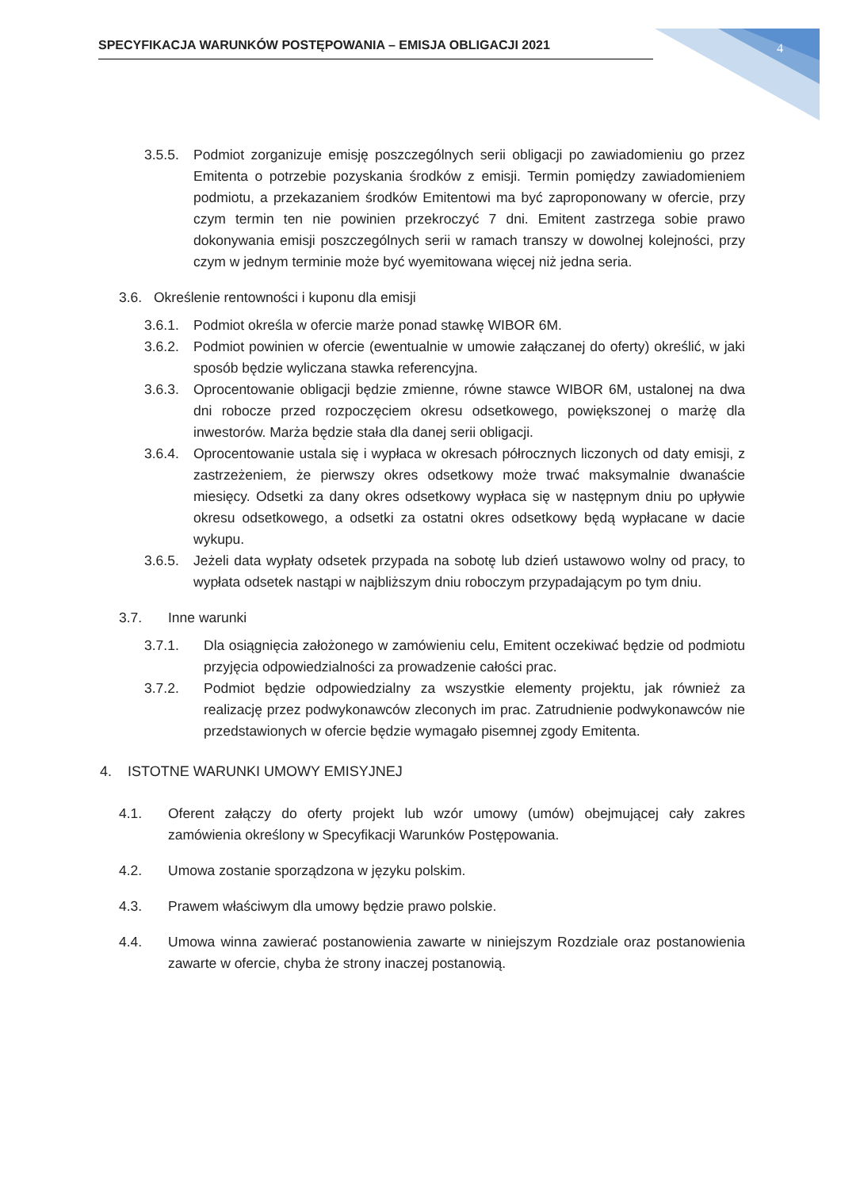SPECYFIKACJA WARUNKÓW POSTĘPOWANIA – EMISJA OBLIGACJI 2021 4
3.5.5. Podmiot zorganizuje emisję poszczególnych serii obligacji po zawiadomieniu go przez Emitenta o potrzebie pozyskania środków z emisji. Termin pomiędzy zawiadomieniem podmiotu, a przekazaniem środków Emitentowi ma być zaproponowany w ofercie, przy czym termin ten nie powinien przekroczyć 7 dni. Emitent zastrzega sobie prawo dokonywania emisji poszczególnych serii w ramach transzy w dowolnej kolejności, przy czym w jednym terminie może być wyemitowana więcej niż jedna seria.
3.6. Określenie rentowności i kuponu dla emisji
3.6.1. Podmiot określa w ofercie marże ponad stawkę WIBOR 6M.
3.6.2. Podmiot powinien w ofercie (ewentualnie w umowie załączanej do oferty) określić, w jaki sposób będzie wyliczana stawka referencyjna.
3.6.3. Oprocentowanie obligacji będzie zmienne, równe stawce WIBOR 6M, ustalonej na dwa dni robocze przed rozpoczęciem okresu odsetkowego, powiększonej o marżę dla inwestorów. Marża będzie stała dla danej serii obligacji.
3.6.4. Oprocentowanie ustala się i wypłaca w okresach półrocznych liczonych od daty emisji, z zastrzeżeniem, że pierwszy okres odsetkowy może trwać maksymalnie dwanaście miesięcy. Odsetki za dany okres odsetkowy wypłaca się w następnym dniu po upływie okresu odsetkowego, a odsetki za ostatni okres odsetkowy będą wypłacane w dacie wykupu.
3.6.5. Jeżeli data wypłaty odsetek przypada na sobotę lub dzień ustawowo wolny od pracy, to wypłata odsetek nastąpi w najbliższym dniu roboczym przypadającym po tym dniu.
3.7. Inne warunki
3.7.1. Dla osiągnięcia założonego w zamówieniu celu, Emitent oczekiwać będzie od podmiotu przyjęcia odpowiedzialności za prowadzenie całości prac.
3.7.2. Podmiot będzie odpowiedzialny za wszystkie elementy projektu, jak również za realizację przez podwykonawców zleconych im prac. Zatrudnienie podwykonawców nie przedstawionych w ofercie będzie wymagało pisemnej zgody Emitenta.
4. ISTOTNE WARUNKI UMOWY EMISYJNEJ
4.1. Oferent załączy do oferty projekt lub wzór umowy (umów) obejmującej cały zakres zamówienia określony w Specyfikacji Warunków Postępowania.
4.2. Umowa zostanie sporządzona w języku polskim.
4.3. Prawem właściwym dla umowy będzie prawo polskie.
4.4. Umowa winna zawierać postanowienia zawarte w niniejszym Rozdziale oraz postanowienia zawarte w ofercie, chyba że strony inaczej postanowią.